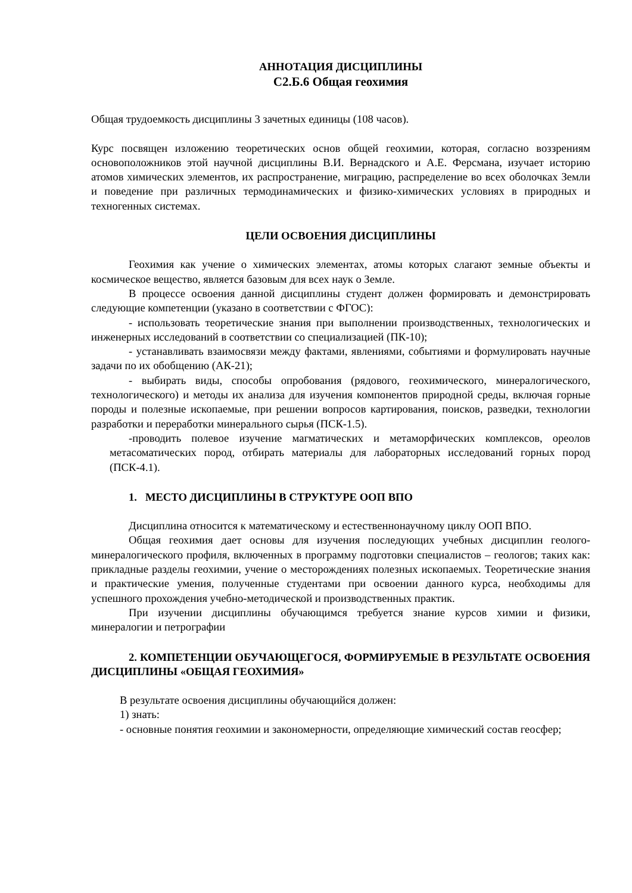АННОТАЦИЯ ДИСЦИПЛИНЫ
С2.Б.6 Общая геохимия
Общая трудоемкость дисциплины 3 зачетных единицы (108 часов).
Курс посвящен изложению теоретических основ общей геохимии, которая, согласно воззрениям основоположников этой научной дисциплины В.И. Вернадского и А.Е. Ферсмана, изучает историю атомов химических элементов, их распространение, миграцию, распределение во всех оболочках Земли и поведение при различных термодинамических и физико-химических условиях в природных и техногенных системах.
ЦЕЛИ ОСВОЕНИЯ ДИСЦИПЛИНЫ
Геохимия как учение о химических элементах, атомы которых слагают земные объекты и космическое вещество, является базовым для всех наук о Земле.
В процессе освоения данной дисциплины студент должен формировать и демонстрировать следующие компетенции (указано в соответствии с ФГОС):
- использовать теоретические знания при выполнении производственных, технологических и инженерных исследований в соответствии со специализацией (ПК-10);
- устанавливать взаимосвязи между фактами, явлениями, событиями и формулировать научные задачи по их обобщению (АК-21);
- выбирать виды, способы опробования (рядового, геохимического, минералогического, технологического) и методы их анализа для изучения компонентов природной среды, включая горные породы и полезные ископаемые, при решении вопросов картирования, поисков, разведки, технологии разработки и переработки минерального сырья (ПСК-1.5).
-проводить полевое изучение магматических и метаморфических комплексов, ореолов метасоматических пород, отбирать материалы для лабораторных исследований горных пород (ПСК-4.1).
1. МЕСТО ДИСЦИПЛИНЫ В СТРУКТУРЕ ООП ВПО
Дисциплина относится к математическому и естественнонаучному циклу ООП ВПО.
Общая геохимия дает основы для изучения последующих учебных дисциплин геолого-минералогического профиля, включенных в программу подготовки специалистов – геологов; таких как: прикладные разделы геохимии, учение о месторождениях полезных ископаемых. Теоретические знания и практические умения, полученные студентами при освоении данного курса, необходимы для успешного прохождения учебно-методической и производственных практик.
При изучении дисциплины обучающимся требуется знание курсов химии и физики, минералогии и петрографии
2. КОМПЕТЕНЦИИ ОБУЧАЮЩЕГОСЯ, ФОРМИРУЕМЫЕ В РЕЗУЛЬТАТЕ ОСВОЕНИЯ ДИСЦИПЛИНЫ «ОБЩАЯ ГЕОХИМИЯ»
В результате освоения дисциплины обучающийся должен:
1) знать:
- основные понятия геохимии и закономерности, определяющие химический состав геосфер;